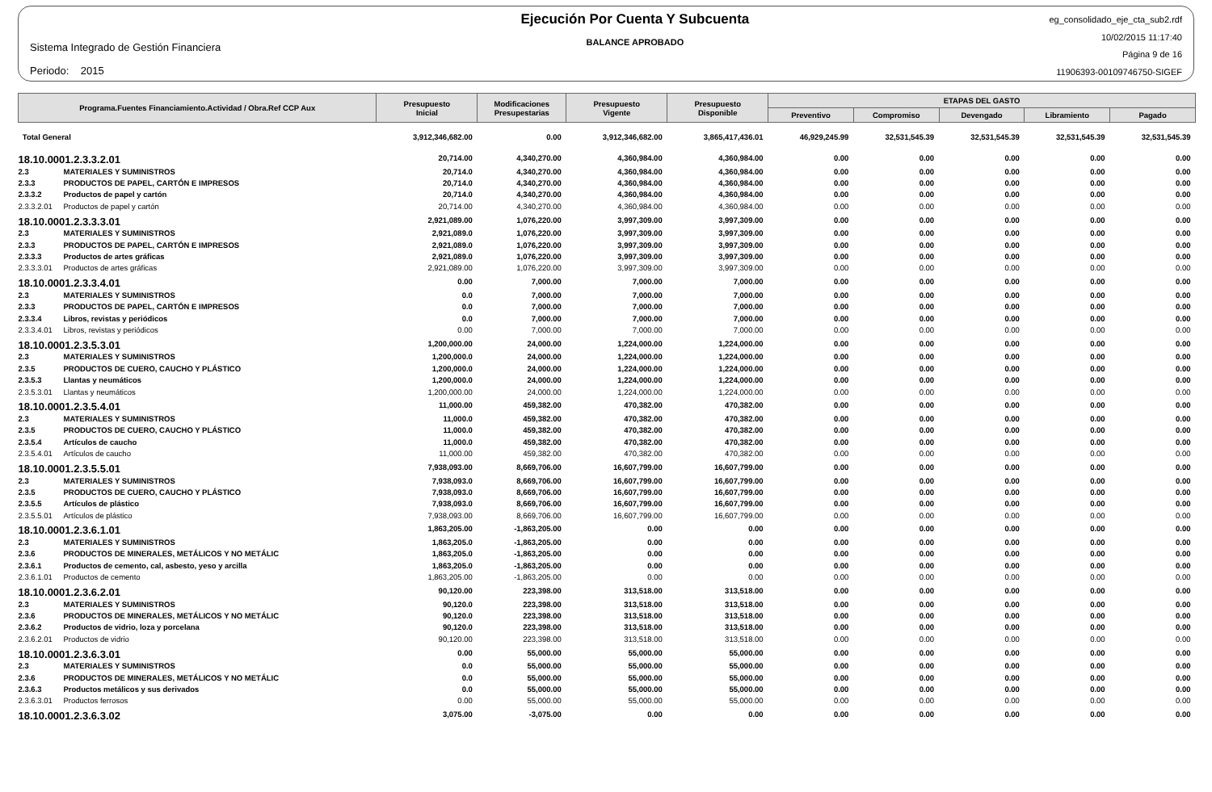Sistema Integrado de Gestión Financiera
Periodo: 2015
Ejecución Por Cuenta Y Subcuenta
BALANCE APROBADO
eg_consolidado_eje_cta_sub2.rdf
10/02/2015 11:17:40
Página 9 de 16
11906393-00109746750-SIGEF
| Programa.Fuentes Financiamiento.Actividad / Obra.Ref CCP Aux | | Presupuesto Inicial | Modificaciones Presupestarias | Presupuesto Vigente | Presupuesto Disponible | ETAPAS DEL GASTO | | | | |
| --- | --- | --- | --- | --- | --- | --- | --- | --- | --- | --- |
| | | | | | | Preventivo | Compromiso | Devengado | Libramiento | Pagado |
| Total General | | 3,912,346,682.00 | 0.00 | 3,912,346,682.00 | 3,865,417,436.01 | 46,929,245.99 | 32,531,545.39 | 32,531,545.39 | 32,531,545.39 | 32,531,545.39 |
| 18.10.0001.2.3.3.2.01 | | 20,714.00 | 4,340,270.00 | 4,360,984.00 | 4,360,984.00 | 0.00 | 0.00 | 0.00 | 0.00 | 0.00 |
| 2.3 | MATERIALES Y SUMINISTROS | 20,714.0 | 4,340,270.00 | 4,360,984.00 | 4,360,984.00 | 0.00 | 0.00 | 0.00 | 0.00 | 0.00 |
| 2.3.3 | PRODUCTOS DE PAPEL, CARTÓN E IMPRESOS | 20,714.0 | 4,340,270.00 | 4,360,984.00 | 4,360,984.00 | 0.00 | 0.00 | 0.00 | 0.00 | 0.00 |
| 2.3.3.2 | Productos de papel y cartón | 20,714.0 | 4,340,270.00 | 4,360,984.00 | 4,360,984.00 | 0.00 | 0.00 | 0.00 | 0.00 | 0.00 |
| 2.3.3.2.01 | Productos de papel y cartón | 20,714.00 | 4,340,270.00 | 4,360,984.00 | 4,360,984.00 | 0.00 | 0.00 | 0.00 | 0.00 | 0.00 |
| 18.10.0001.2.3.3.3.01 | | 2,921,089.00 | 1,076,220.00 | 3,997,309.00 | 3,997,309.00 | 0.00 | 0.00 | 0.00 | 0.00 | 0.00 |
| 2.3 | MATERIALES Y SUMINISTROS | 2,921,089.0 | 1,076,220.00 | 3,997,309.00 | 3,997,309.00 | 0.00 | 0.00 | 0.00 | 0.00 | 0.00 |
| 2.3.3 | PRODUCTOS DE PAPEL, CARTÓN E IMPRESOS | 2,921,089.0 | 1,076,220.00 | 3,997,309.00 | 3,997,309.00 | 0.00 | 0.00 | 0.00 | 0.00 | 0.00 |
| 2.3.3.3 | Productos de artes gráficas | 2,921,089.0 | 1,076,220.00 | 3,997,309.00 | 3,997,309.00 | 0.00 | 0.00 | 0.00 | 0.00 | 0.00 |
| 2.3.3.3.01 | Productos de artes gráficas | 2,921,089.00 | 1,076,220.00 | 3,997,309.00 | 3,997,309.00 | 0.00 | 0.00 | 0.00 | 0.00 | 0.00 |
| 18.10.0001.2.3.3.4.01 | | 0.00 | 7,000.00 | 7,000.00 | 7,000.00 | 0.00 | 0.00 | 0.00 | 0.00 | 0.00 |
| 2.3 | MATERIALES Y SUMINISTROS | 0.0 | 7,000.00 | 7,000.00 | 7,000.00 | 0.00 | 0.00 | 0.00 | 0.00 | 0.00 |
| 2.3.3 | PRODUCTOS DE PAPEL, CARTÓN E IMPRESOS | 0.0 | 7,000.00 | 7,000.00 | 7,000.00 | 0.00 | 0.00 | 0.00 | 0.00 | 0.00 |
| 2.3.3.4 | Libros, revistas y periódicos | 0.0 | 7,000.00 | 7,000.00 | 7,000.00 | 0.00 | 0.00 | 0.00 | 0.00 | 0.00 |
| 2.3.3.4.01 | Libros, revistas y periódicos | 0.00 | 7,000.00 | 7,000.00 | 7,000.00 | 0.00 | 0.00 | 0.00 | 0.00 | 0.00 |
| 18.10.0001.2.3.5.3.01 | | 1,200,000.00 | 24,000.00 | 1,224,000.00 | 1,224,000.00 | 0.00 | 0.00 | 0.00 | 0.00 | 0.00 |
| 2.3 | MATERIALES Y SUMINISTROS | 1,200,000.0 | 24,000.00 | 1,224,000.00 | 1,224,000.00 | 0.00 | 0.00 | 0.00 | 0.00 | 0.00 |
| 2.3.5 | PRODUCTOS DE CUERO, CAUCHO Y PLÁSTICO | 1,200,000.0 | 24,000.00 | 1,224,000.00 | 1,224,000.00 | 0.00 | 0.00 | 0.00 | 0.00 | 0.00 |
| 2.3.5.3 | Llantas y neumáticos | 1,200,000.0 | 24,000.00 | 1,224,000.00 | 1,224,000.00 | 0.00 | 0.00 | 0.00 | 0.00 | 0.00 |
| 2.3.5.3.01 | Llantas y neumáticos | 1,200,000.00 | 24,000.00 | 1,224,000.00 | 1,224,000.00 | 0.00 | 0.00 | 0.00 | 0.00 | 0.00 |
| 18.10.0001.2.3.5.4.01 | | 11,000.00 | 459,382.00 | 470,382.00 | 470,382.00 | 0.00 | 0.00 | 0.00 | 0.00 | 0.00 |
| 2.3 | MATERIALES Y SUMINISTROS | 11,000.0 | 459,382.00 | 470,382.00 | 470,382.00 | 0.00 | 0.00 | 0.00 | 0.00 | 0.00 |
| 2.3.5 | PRODUCTOS DE CUERO, CAUCHO Y PLÁSTICO | 11,000.0 | 459,382.00 | 470,382.00 | 470,382.00 | 0.00 | 0.00 | 0.00 | 0.00 | 0.00 |
| 2.3.5.4 | Artículos de caucho | 11,000.0 | 459,382.00 | 470,382.00 | 470,382.00 | 0.00 | 0.00 | 0.00 | 0.00 | 0.00 |
| 2.3.5.4.01 | Artículos de caucho | 11,000.00 | 459,382.00 | 470,382.00 | 470,382.00 | 0.00 | 0.00 | 0.00 | 0.00 | 0.00 |
| 18.10.0001.2.3.5.5.01 | | 7,938,093.00 | 8,669,706.00 | 16,607,799.00 | 16,607,799.00 | 0.00 | 0.00 | 0.00 | 0.00 | 0.00 |
| 2.3 | MATERIALES Y SUMINISTROS | 7,938,093.0 | 8,669,706.00 | 16,607,799.00 | 16,607,799.00 | 0.00 | 0.00 | 0.00 | 0.00 | 0.00 |
| 2.3.5 | PRODUCTOS DE CUERO, CAUCHO Y PLÁSTICO | 7,938,093.0 | 8,669,706.00 | 16,607,799.00 | 16,607,799.00 | 0.00 | 0.00 | 0.00 | 0.00 | 0.00 |
| 2.3.5.5 | Artículos de plástico | 7,938,093.0 | 8,669,706.00 | 16,607,799.00 | 16,607,799.00 | 0.00 | 0.00 | 0.00 | 0.00 | 0.00 |
| 2.3.5.5.01 | Artículos de plástico | 7,938,093.00 | 8,669,706.00 | 16,607,799.00 | 16,607,799.00 | 0.00 | 0.00 | 0.00 | 0.00 | 0.00 |
| 18.10.0001.2.3.6.1.01 | | 1,863,205.00 | -1,863,205.00 | 0.00 | 0.00 | 0.00 | 0.00 | 0.00 | 0.00 | 0.00 |
| 2.3 | MATERIALES Y SUMINISTROS | 1,863,205.0 | -1,863,205.00 | 0.00 | 0.00 | 0.00 | 0.00 | 0.00 | 0.00 | 0.00 |
| 2.3.6 | PRODUCTOS DE MINERALES, METÁLICOS Y NO METÁLIC | 1,863,205.0 | -1,863,205.00 | 0.00 | 0.00 | 0.00 | 0.00 | 0.00 | 0.00 | 0.00 |
| 2.3.6.1 | Productos de cemento, cal, asbesto, yeso y arcilla | 1,863,205.0 | -1,863,205.00 | 0.00 | 0.00 | 0.00 | 0.00 | 0.00 | 0.00 | 0.00 |
| 2.3.6.1.01 | Productos de cemento | 1,863,205.00 | -1,863,205.00 | 0.00 | 0.00 | 0.00 | 0.00 | 0.00 | 0.00 | 0.00 |
| 18.10.0001.2.3.6.2.01 | | 90,120.00 | 223,398.00 | 313,518.00 | 313,518.00 | 0.00 | 0.00 | 0.00 | 0.00 | 0.00 |
| 2.3 | MATERIALES Y SUMINISTROS | 90,120.0 | 223,398.00 | 313,518.00 | 313,518.00 | 0.00 | 0.00 | 0.00 | 0.00 | 0.00 |
| 2.3.6 | PRODUCTOS DE MINERALES, METÁLICOS Y NO METÁLIC | 90,120.0 | 223,398.00 | 313,518.00 | 313,518.00 | 0.00 | 0.00 | 0.00 | 0.00 | 0.00 |
| 2.3.6.2 | Productos de vidrio, loza y porcelana | 90,120.0 | 223,398.00 | 313,518.00 | 313,518.00 | 0.00 | 0.00 | 0.00 | 0.00 | 0.00 |
| 2.3.6.2.01 | Productos de vidrio | 90,120.00 | 223,398.00 | 313,518.00 | 313,518.00 | 0.00 | 0.00 | 0.00 | 0.00 | 0.00 |
| 18.10.0001.2.3.6.3.01 | | 0.00 | 55,000.00 | 55,000.00 | 55,000.00 | 0.00 | 0.00 | 0.00 | 0.00 | 0.00 |
| 2.3 | MATERIALES Y SUMINISTROS | 0.0 | 55,000.00 | 55,000.00 | 55,000.00 | 0.00 | 0.00 | 0.00 | 0.00 | 0.00 |
| 2.3.6 | PRODUCTOS DE MINERALES, METÁLICOS Y NO METÁLIC | 0.0 | 55,000.00 | 55,000.00 | 55,000.00 | 0.00 | 0.00 | 0.00 | 0.00 | 0.00 |
| 2.3.6.3 | Productos metálicos y sus derivados | 0.0 | 55,000.00 | 55,000.00 | 55,000.00 | 0.00 | 0.00 | 0.00 | 0.00 | 0.00 |
| 2.3.6.3.01 | Productos ferrosos | 0.00 | 55,000.00 | 55,000.00 | 55,000.00 | 0.00 | 0.00 | 0.00 | 0.00 | 0.00 |
| 18.10.0001.2.3.6.3.02 | | 3,075.00 | -3,075.00 | 0.00 | 0.00 | 0.00 | 0.00 | 0.00 | 0.00 | 0.00 |